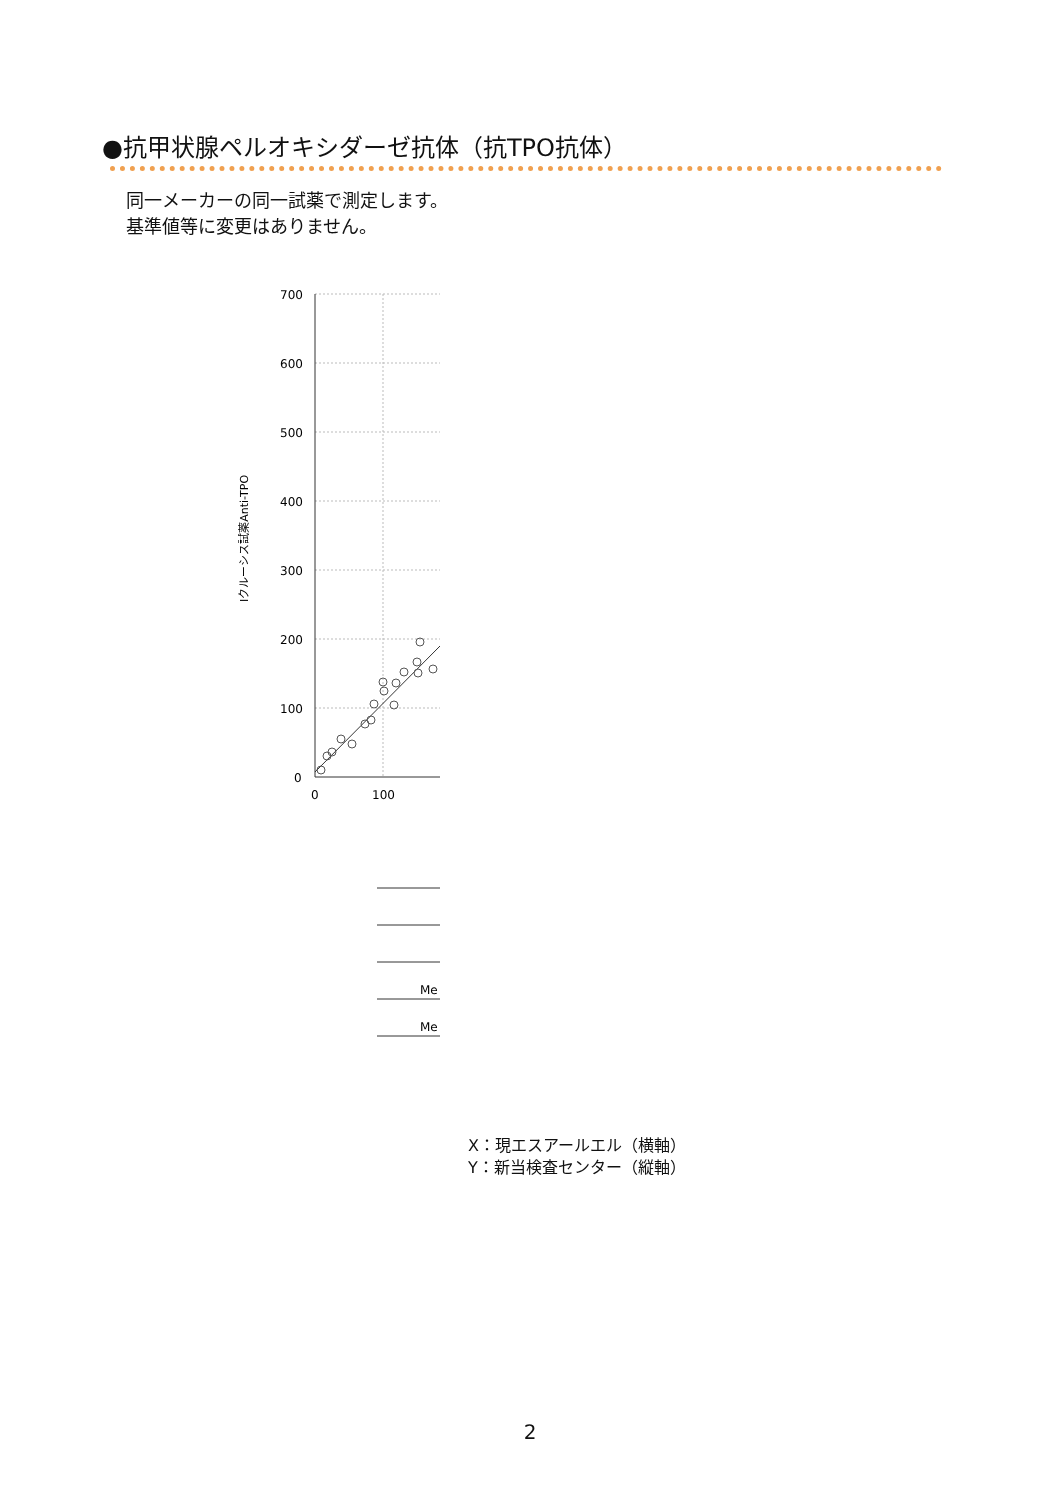●抗甲状腺ペルオキシダーゼ抗体（抗TPO抗体）
同一メーカーの同一試薬で測定します。
基準値等に変更はありません。
700
600
500
400
300
200
100
0
0
100
Iクルーシス試薬Anti-TPO
Me
Me
X：現エスアールエル（横軸）
Y：新当検査センター（縦軸）
2